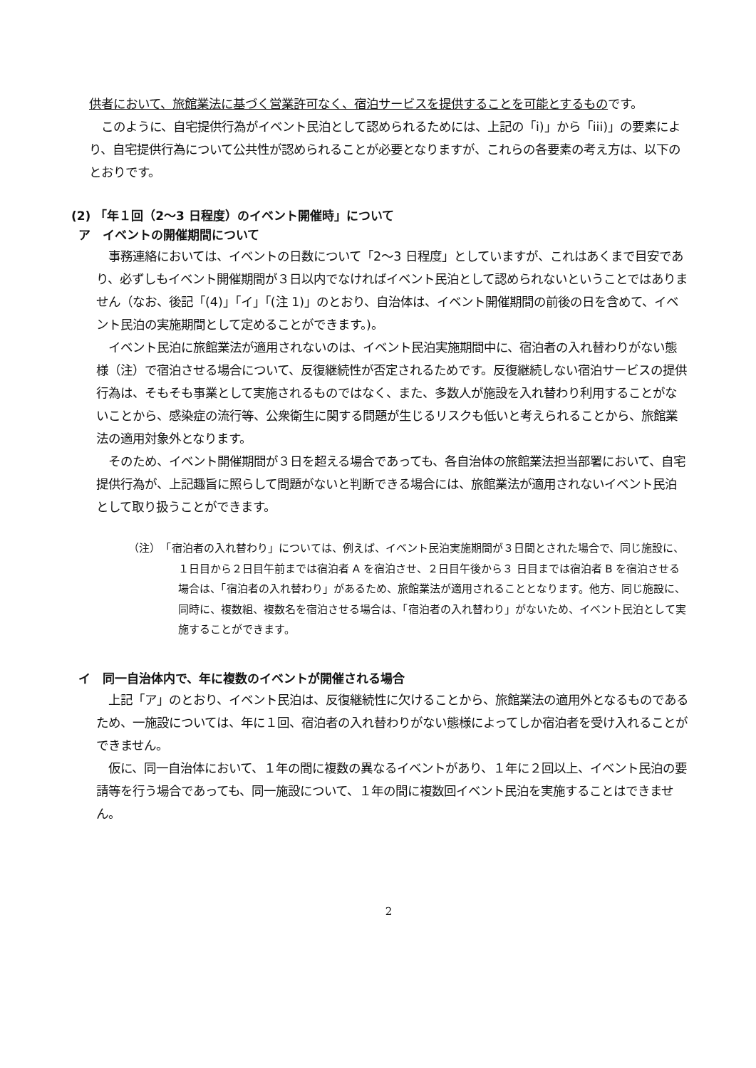供者において、旅館業法に基づく営業許可なく、宿泊サービスを提供することを可能とするものです。
　このように、自宅提供行為がイベント民泊として認められるためには、上記の「i)」から「iii)」の要素により、自宅提供行為について公共性が認められることが必要となりますが、これらの各要素の考え方は、以下のとおりです。
(2) 「年１回（2～3 日程度）のイベント開催時」について
ア　イベントの開催期間について
　事務連絡においては、イベントの日数について「2～3 日程度」としていますが、これはあくまで目安であり、必ずしもイベント開催期間が３日以内でなければイベント民泊として認められないということではありません（なお、後記「(4)」「イ」「(注 1)」のとおり、自治体は、イベント開催期間の前後の日を含めて、イベント民泊の実施期間として定めることができます。)。
　イベント民泊に旅館業法が適用されないのは、イベント民泊実施期間中に、宿泊者の入れ替わりがない態様（注）で宿泊させる場合について、反復継続性が否定されるためです。反復継続しない宿泊サービスの提供行為は、そもそも事業として実施されるものではなく、また、多数人が施設を入れ替わり利用することがないことから、感染症の流行等、公衆衛生に関する問題が生じるリスクも低いと考えられることから、旅館業法の適用対象外となります。
　そのため、イベント開催期間が３日を超える場合であっても、各自治体の旅館業法担当部署において、自宅提供行為が、上記趣旨に照らして問題がないと判断できる場合には、旅館業法が適用されないイベント民泊として取り扱うことができます。
（注）　「宿泊者の入れ替わり」については、例えば、イベント民泊実施期間が３日間とされた場合で、同じ施設に、１日目から２日目午前までは宿泊者 A を宿泊させ、２日目午後から３ 日目までは宿泊者 B を宿泊させる場合は、「宿泊者の入れ替わり」があるため、旅館業法が適用されることとなります。他方、同じ施設に、同時に、複数組、複数名を宿泊させる場合は、「宿泊者の入れ替わり」がないため、イベント民泊として実施することができます。
イ　同一自治体内で、年に複数のイベントが開催される場合
　上記「ア」のとおり、イベント民泊は、反復継続性に欠けることから、旅館業法の適用外となるものであるため、一施設については、年に１回、宿泊者の入れ替わりがない態様によってしか宿泊者を受け入れることができません。
　仮に、同一自治体において、１年の間に複数の異なるイベントがあり、１年に２回以上、イベント民泊の要請等を行う場合であっても、同一施設について、１年の間に複数回イベント民泊を実施することはできません。
2